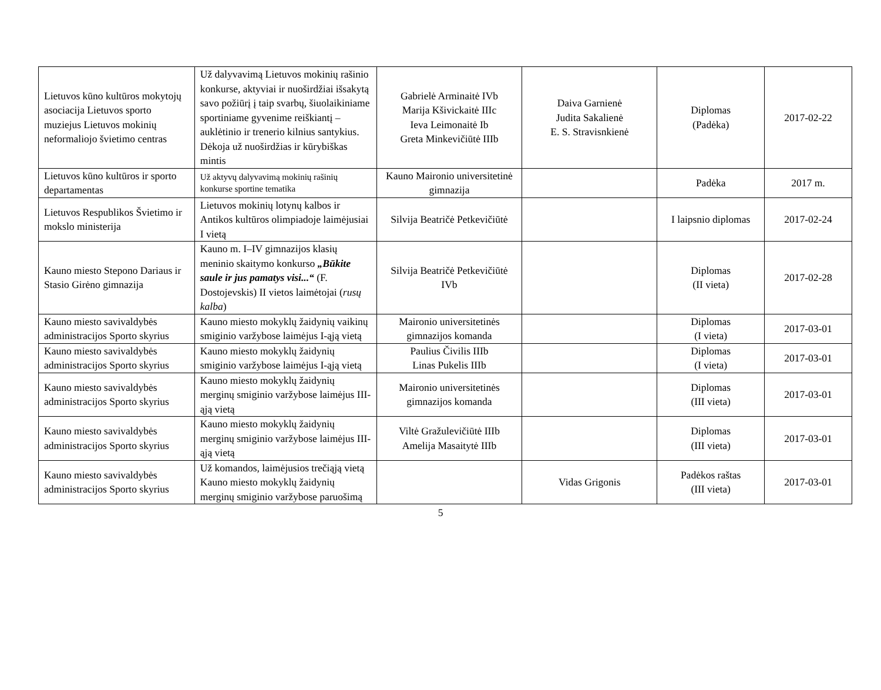| Lietuvos kūno kultūros mokytojų asociacija Lietuvos sporto muziejus Lietuvos mokinių neformaliojo švietimo centras | Už dalyvavimą Lietuvos mokinių rašinio konkurse, aktyviai ir nuoširdžiai išsakytą savo požiūrį į taip svarbų, šiuolaikiniame sportiniame gyvenime reiškiantį – auklėtinio ir trenerio kilnius santykius. Dėkoja už nuoširdžias ir kūrybiškas mintis | Gabrielė Arminaitė IVb Marija Kšivickaitė IIIc Ieva Leimonaitė Ib Greta Minkevičiūtė IIIb | Daiva Garnienė Judita Sakalienė E. S. Stravisnkienė | Diplomas (Padėka) | 2017-02-22 |
| Lietuvos kūno kultūros ir sporto departamentas | Už aktyvų dalyvavimą mokinių rašinių konkurse sportine tematika | Kauno Maironio universitetinė gimnazija | | Padėka | 2017 m. |
| Lietuvos Respublikos Švietimo ir mokslo ministerija | Lietuvos mokinių lotynų kalbos ir Antikos kultūros olimpiadoje laimėjusiai I vietą | Silvija Beatričė Petkevičiūtė | | I laipsnio diplomas | 2017-02-24 |
| Kauno miesto Stepono Dariaus ir Stasio Girėno gimnazija | Kauno m. I–IV gimnazijos klasių meninio skaitymo konkurso „Būkite saule ir jus pamatys visi...“ (F. Dostojevskis) II vietos laimėtojai ( rusų kalba ) | Silvija Beatričė Petkevičiūtė IVb | | Diplomas (II vieta) | 2017-02-28 |
| Kauno miesto savivaldybės administracijos Sporto skyrius | Kauno miesto mokyklų žaidynių vaikinų smiginio varžybose laimėjus I-ąją vietą | Maironio universitetinės gimnazijos komanda | | Diplomas (I vieta) | 2017-03-01 |
| Kauno miesto savivaldybės administracijos Sporto skyrius | Kauno miesto mokyklų žaidynių smiginio varžybose laimėjus I-ąją vietą | Paulius Čivilis IIIb Linas Pukelis IIIb | | Diplomas (I vieta) | 2017-03-01 |
| Kauno miesto savivaldybės administracijos Sporto skyrius | Kauno miesto mokyklų žaidynių merginų smiginio varžybose laimėjus III-ąją vietą | Maironio universitetinės gimnazijos komanda | | Diplomas (III vieta) | 2017-03-01 |
| Kauno miesto savivaldybės administracijos Sporto skyrius | Kauno miesto mokyklų žaidynių merginų smiginio varžybose laimėjus III-ąją vietą | Viltė Gražulevičiūtė IIIb Amelija Masaitytė IIIb | | Diplomas (III vieta) | 2017-03-01 |
| Kauno miesto savivaldybės administracijos Sporto skyrius | Už komandos, laimėjusios trečiąją vietą Kauno miesto mokyklų žaidynių merginų smiginio varžybose paruošimą | | Vidas Grigonis | Padėkos raštas (III vieta) | 2017-03-01 |
5